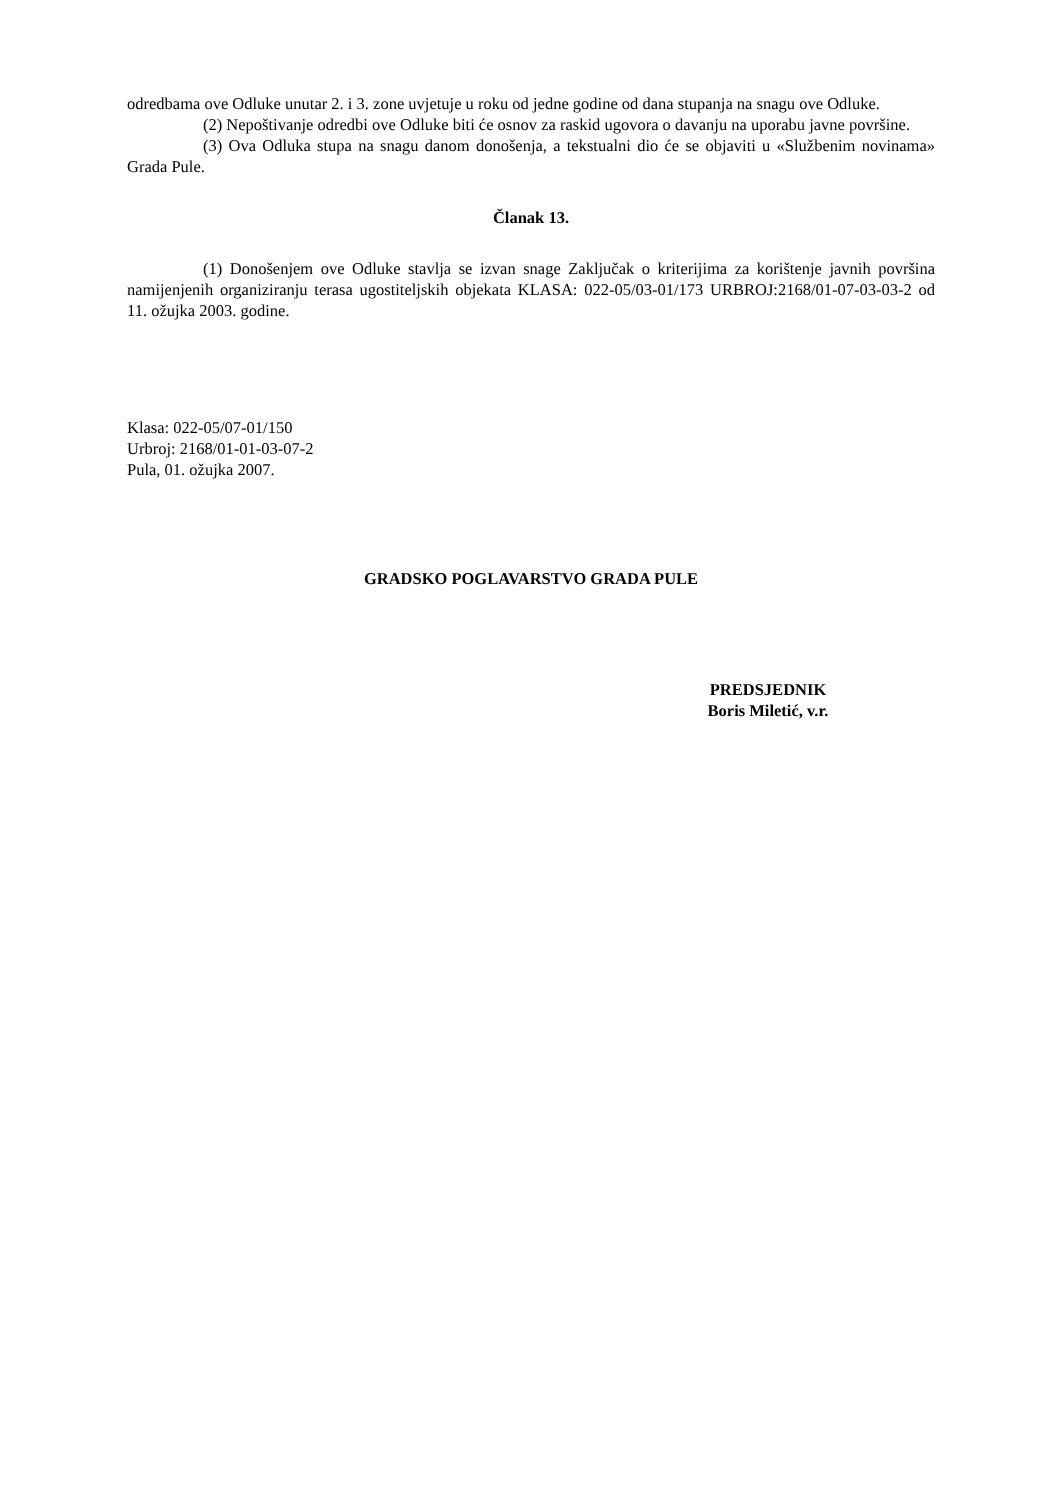odredbama ove Odluke unutar 2. i 3. zone uvjetuje u roku od jedne godine od dana stupanja na snagu ove Odluke.
(2) Nepoštivanje odredbi ove Odluke biti će osnov za raskid ugovora o davanju na uporabu javne površine.
(3) Ova Odluka stupa na snagu danom donošenja, a tekstualni dio će se objaviti u «Službenim novinama» Grada Pule.
Članak 13.
(1) Donošenjem ove Odluke stavlja se izvan snage Zaključak o kriterijima za korištenje javnih površina namijenjenih organiziranju terasa ugostiteljskih objekata KLASA: 022-05/03-01/173 URBROJ:2168/01-07-03-03-2 od 11. ožujka 2003. godine.
Klasa: 022-05/07-01/150
Urbroj: 2168/01-01-03-07-2
Pula, 01. ožujka 2007.
GRADSKO POGLAVARSTVO GRADA PULE
PREDSJEDNIK
Boris Miletić, v.r.